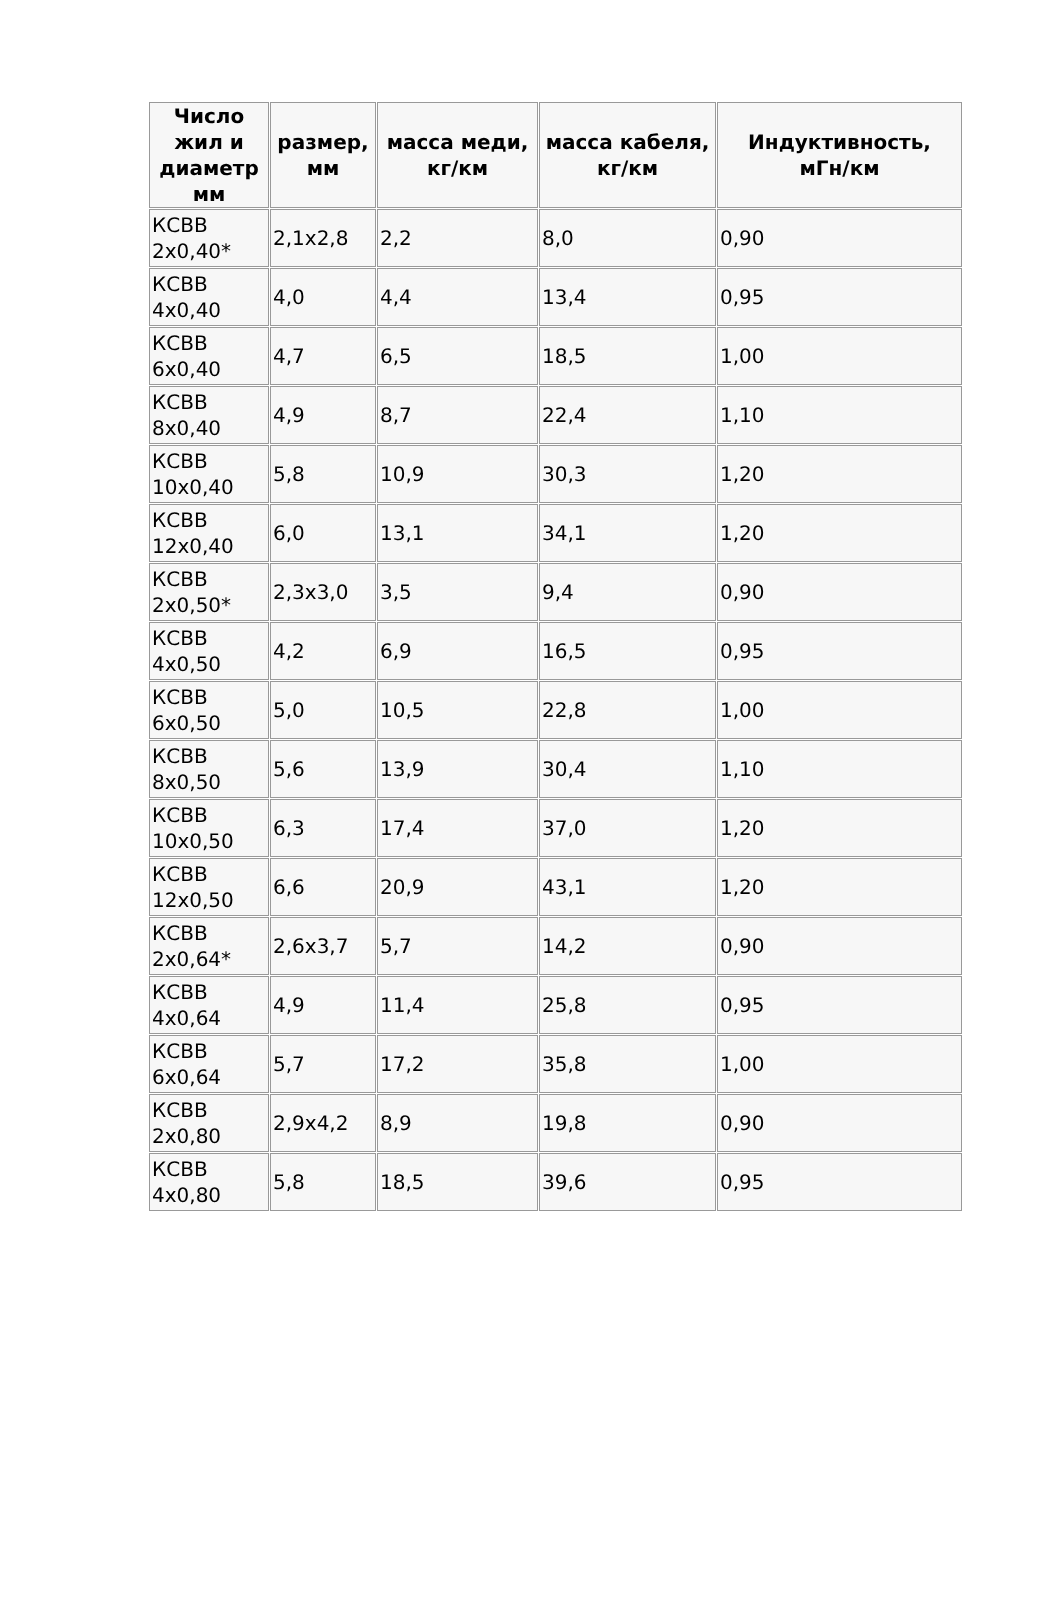| Число жил и диаметр мм | размер, мм | масса меди, кг/км | масса кабеля, кг/км | Индуктивность, мГн/км |
| --- | --- | --- | --- | --- |
| КСВВ 2x0,40* | 2,1x2,8 | 2,2 | 8,0 | 0,90 |
| КСВВ 4x0,40 | 4,0 | 4,4 | 13,4 | 0,95 |
| КСВВ 6x0,40 | 4,7 | 6,5 | 18,5 | 1,00 |
| КСВВ 8x0,40 | 4,9 | 8,7 | 22,4 | 1,10 |
| КСВВ 10x0,40 | 5,8 | 10,9 | 30,3 | 1,20 |
| КСВВ 12x0,40 | 6,0 | 13,1 | 34,1 | 1,20 |
| КСВВ 2x0,50* | 2,3x3,0 | 3,5 | 9,4 | 0,90 |
| КСВВ 4x0,50 | 4,2 | 6,9 | 16,5 | 0,95 |
| КСВВ 6x0,50 | 5,0 | 10,5 | 22,8 | 1,00 |
| КСВВ 8x0,50 | 5,6 | 13,9 | 30,4 | 1,10 |
| КСВВ 10x0,50 | 6,3 | 17,4 | 37,0 | 1,20 |
| КСВВ 12x0,50 | 6,6 | 20,9 | 43,1 | 1,20 |
| КСВВ 2x0,64* | 2,6x3,7 | 5,7 | 14,2 | 0,90 |
| КСВВ 4x0,64 | 4,9 | 11,4 | 25,8 | 0,95 |
| КСВВ 6x0,64 | 5,7 | 17,2 | 35,8 | 1,00 |
| КСВВ 2x0,80 | 2,9x4,2 | 8,9 | 19,8 | 0,90 |
| КСВВ 4x0,80 | 5,8 | 18,5 | 39,6 | 0,95 |